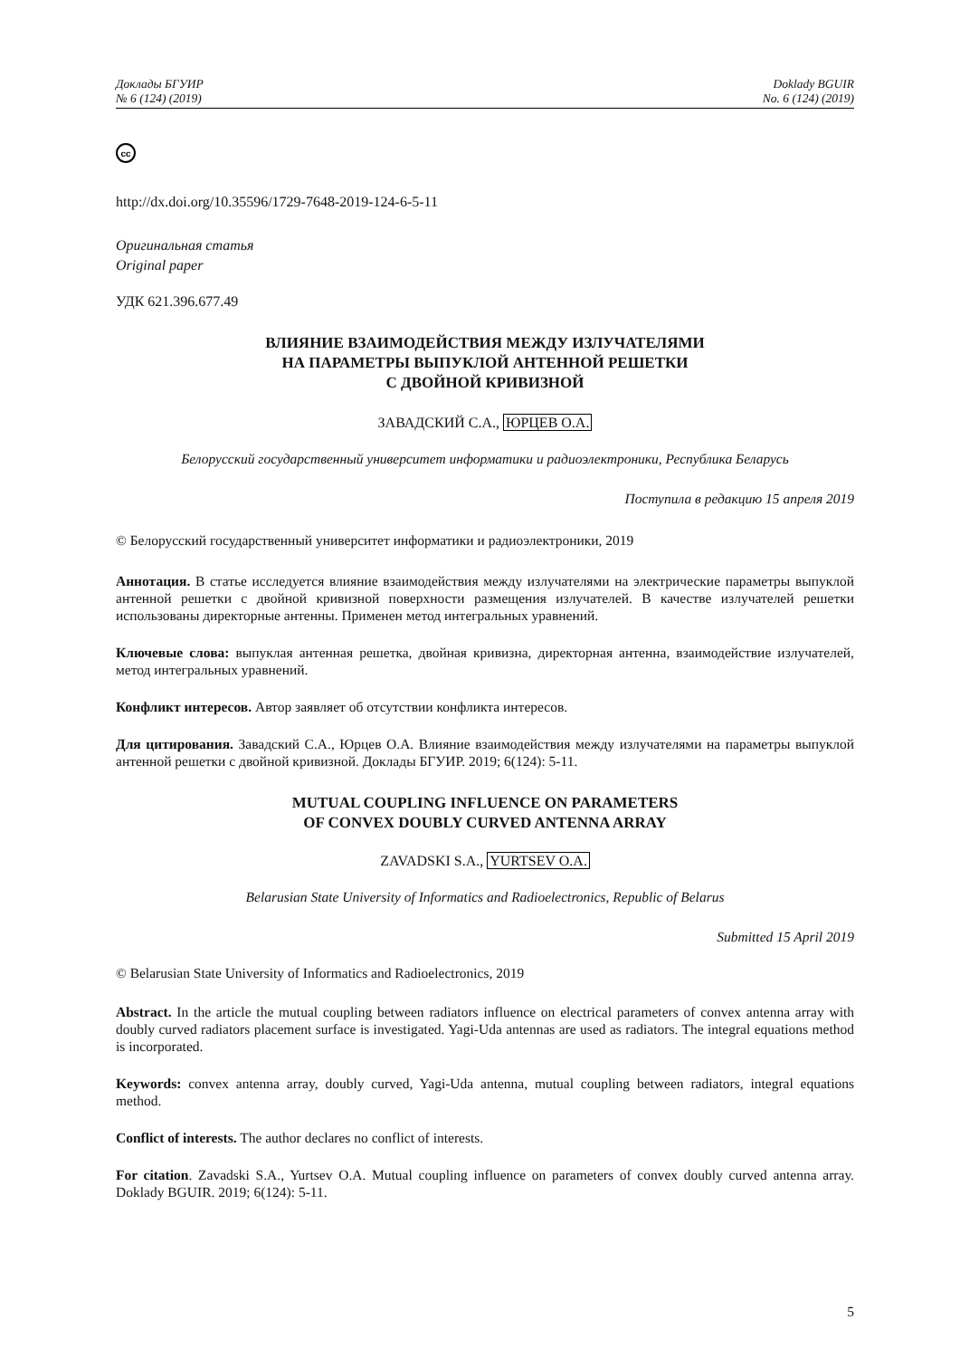Доклады БГУИР
№ 6 (124) (2019)
Doklady BGUIR
No. 6 (124) (2019)
cc
http://dx.doi.org/10.35596/1729-7648-2019-124-6-5-11
Оригинальная статья
Original paper
УДК 621.396.677.49
ВЛИЯНИЕ ВЗАИМОДЕЙСТВИЯ МЕЖДУ ИЗЛУЧАТЕЛЯМИ
НА ПАРАМЕТРЫ ВЫПУКЛОЙ АНТЕННОЙ РЕШЕТКИ
С ДВОЙНОЙ КРИВИЗНОЙ
ЗАВАДСКИЙ С.А., ЮРЦЕВ О.А.
Белорусский государственный университет информатики и радиоэлектроники, Республика Беларусь
Поступила в редакцию 15 апреля 2019
© Белорусский государственный университет информатики и радиоэлектроники, 2019
Аннотация. В статье исследуется влияние взаимодействия между излучателями на электрические параметры выпуклой антенной решетки с двойной кривизной поверхности размещения излучателей. В качестве излучателей решетки использованы директорные антенны. Применен метод интегральных уравнений.
Ключевые слова: выпуклая антенная решетка, двойная кривизна, директорная антенна, взаимодействие излучателей, метод интегральных уравнений.
Конфликт интересов. Автор заявляет об отсутствии конфликта интересов.
Для цитирования. Завадский С.А., Юрцев О.А. Влияние взаимодействия между излучателями на параметры выпуклой антенной решетки с двойной кривизной. Доклады БГУИР. 2019; 6(124): 5-11.
MUTUAL COUPLING INFLUENCE ON PARAMETERS
OF CONVEX DOUBLY CURVED ANTENNA ARRAY
ZAVADSKI S.A., YURTSEV O.A.
Belarusian State University of Informatics and Radioelectronics, Republic of Belarus
Submitted 15 April 2019
© Belarusian State University of Informatics and Radioelectronics, 2019
Abstract. In the article the mutual coupling between radiators influence on electrical parameters of convex antenna array with doubly curved radiators placement surface is investigated. Yagi-Uda antennas are used as radiators. The integral equations method is incorporated.
Keywords: convex antenna array, doubly curved, Yagi-Uda antenna, mutual coupling between radiators, integral equations method.
Conflict of interests. The author declares no conflict of interests.
For citation. Zavadski S.A., Yurtsev O.A. Mutual coupling influence on parameters of convex doubly curved antenna array. Doklady BGUIR. 2019; 6(124): 5-11.
5